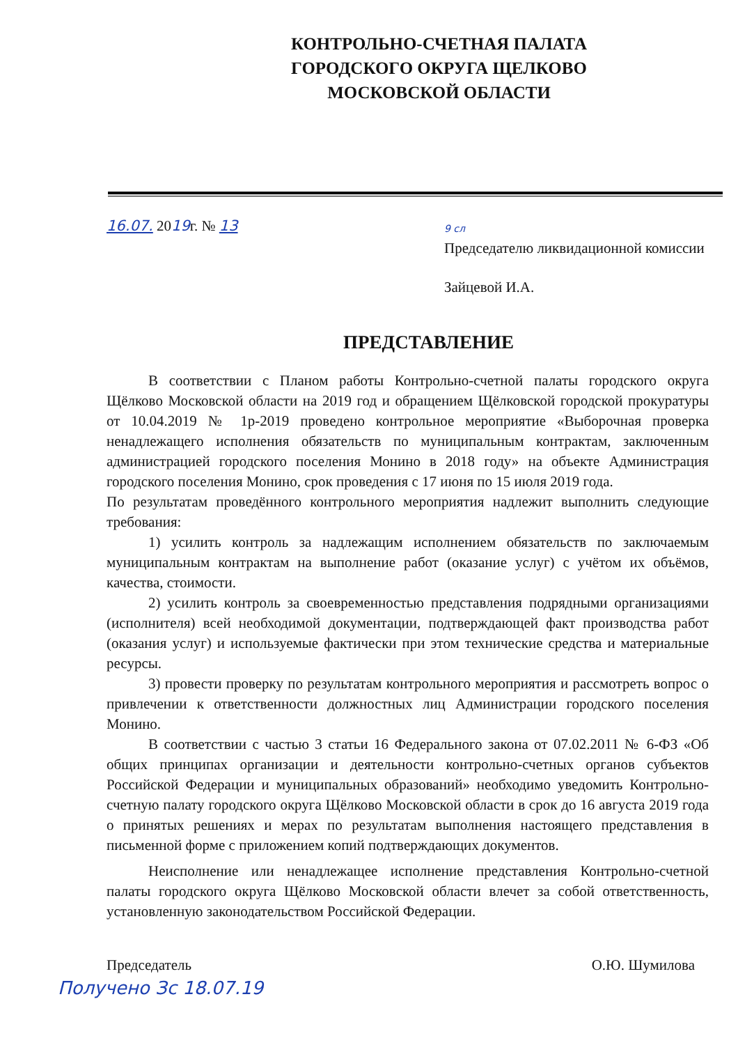КОНТРОЛЬНО-СЧЕТНАЯ ПАЛАТА
ГОРОДСКОГО ОКРУГА ЩЕЛКОВО
МОСКОВСКОЙ ОБЛАСТИ
16.07. 2019г. № 13
9 сл
Председателю ликвидационной комиссии
Зайцевой И.А.
ПРЕДСТАВЛЕНИЕ
В соответствии с Планом работы Контрольно-счетной палаты городского округа Щёлково Московской области на 2019 год и обращением Щёлковской городской прокуратуры от 10.04.2019 № 1р-2019 проведено контрольное мероприятие «Выборочная проверка ненадлежащего исполнения обязательств по муниципальным контрактам, заключенным администрацией городского поселения Монино в 2018 году» на объекте Администрация городского поселения Монино, срок проведения с 17 июня по 15 июля 2019 года.
По результатам проведённого контрольного мероприятия надлежит выполнить следующие требования:
1) усилить контроль за надлежащим исполнением обязательств по заключаемым муниципальным контрактам на выполнение работ (оказание услуг) с учётом их объёмов, качества, стоимости.
2) усилить контроль за своевременностью представления подрядными организациями (исполнителя) всей необходимой документации, подтверждающей факт производства работ (оказания услуг) и используемые фактически при этом технические средства и материальные ресурсы.
3) провести проверку по результатам контрольного мероприятия и рассмотреть вопрос о привлечении к ответственности должностных лиц Администрации городского поселения Монино.
В соответствии с частью 3 статьи 16 Федерального закона от 07.02.2011 № 6-ФЗ «Об общих принципах организации и деятельности контрольно-счетных органов субъектов Российской Федерации и муниципальных образований» необходимо уведомить Контрольно-счетную палату городского округа Щёлково Московской области в срок до 16 августа 2019 года о принятых решениях и мерах по результатам выполнения настоящего представления в письменной форме с приложением копий подтверждающих документов.
Неисполнение или ненадлежащее исполнение представления Контрольно-счетной палаты городского округа Щёлково Московской области влечет за собой ответственность, установленную законодательством Российской Федерации.
Председатель О.Ю. Шумилова
Получено Зс 18.07.19